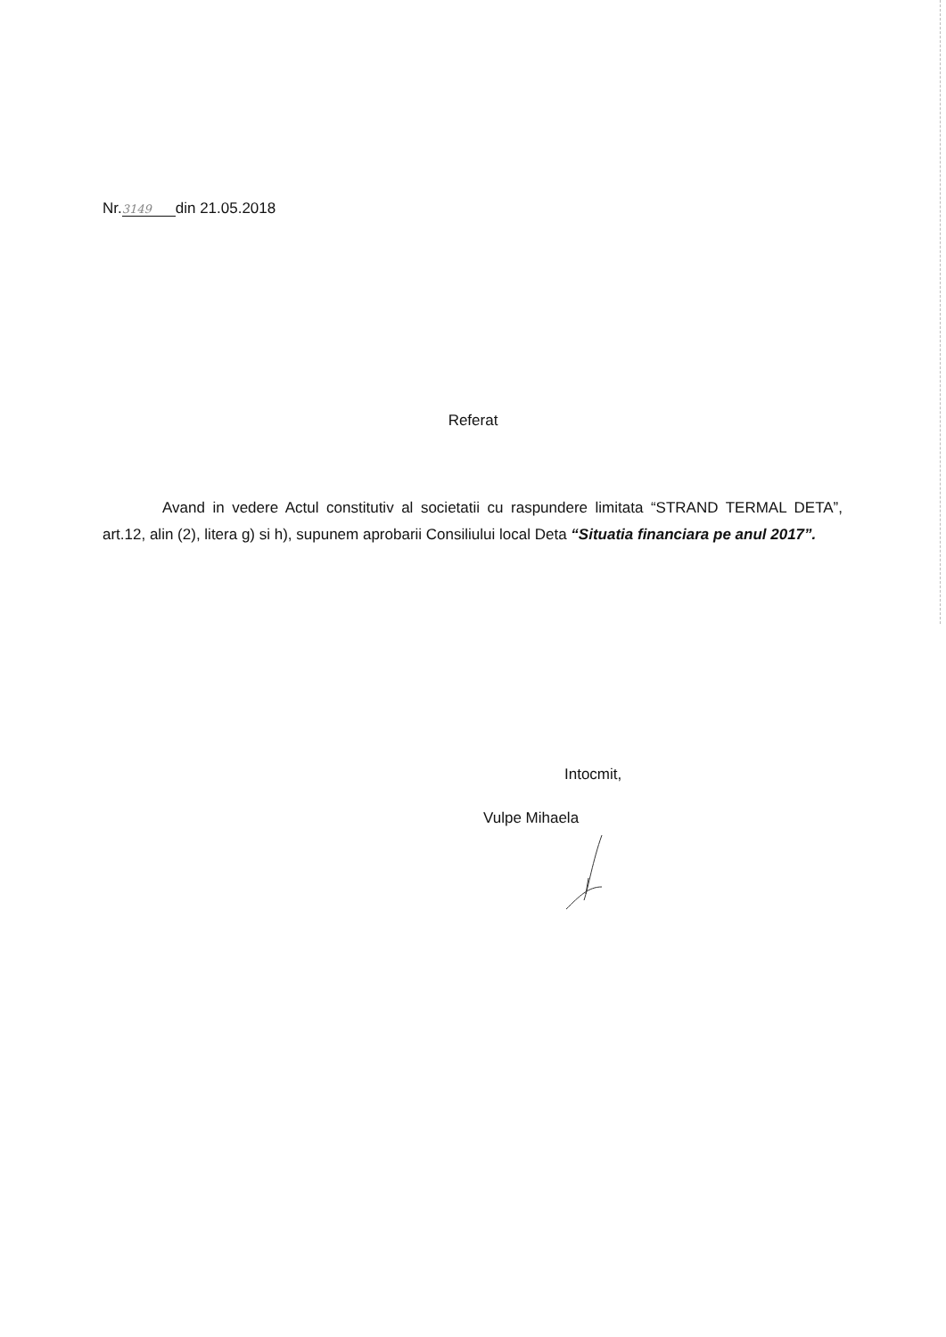Nr. 3149 din 21.05.2018
Referat
Avand in vedere Actul constitutiv al societatii cu raspundere limitata “STRAND TERMAL DETA”, art.12, alin (2), litera g) si h), supunem aprobarii Consiliului local Deta “Situatia financiara pe anul 2017”.
Intocmit,
Vulpe Mihaela